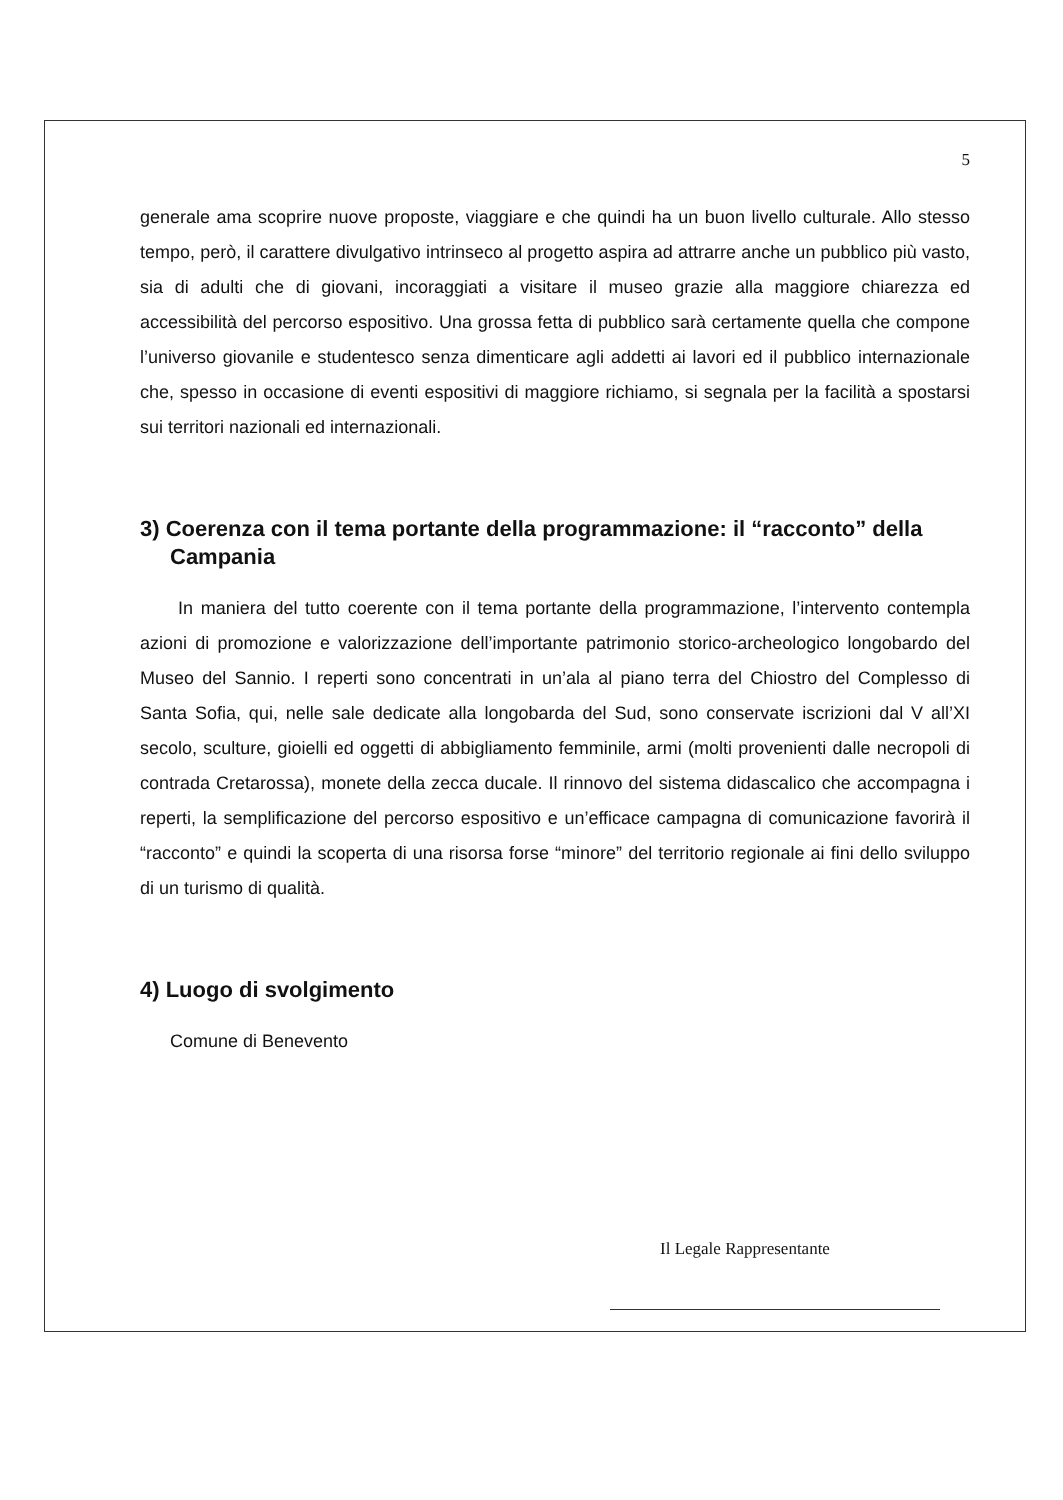5
generale ama scoprire nuove proposte, viaggiare e che quindi ha un buon livello culturale. Allo stesso tempo, però, il carattere divulgativo intrinseco al progetto aspira ad attrarre anche un pubblico più vasto, sia di adulti che di giovani, incoraggiati a visitare il museo grazie alla maggiore chiarezza ed accessibilità del percorso espositivo. Una grossa fetta di pubblico sarà certamente quella che compone l’universo giovanile e studentesco senza dimenticare agli addetti ai lavori ed il pubblico internazionale che, spesso in occasione di eventi espositivi di maggiore richiamo, si segnala per la facilità a spostarsi sui territori nazionali ed internazionali.
3) Coerenza con il tema portante della programmazione: il “racconto” della Campania
In maniera del tutto coerente con il tema portante della programmazione, l’intervento contempla azioni di promozione e valorizzazione dell’importante patrimonio storico-archeologico longobardo del Museo del Sannio. I reperti sono concentrati in un’ala al piano terra del Chiostro del Complesso di Santa Sofia, qui, nelle sale dedicate alla longobarda del Sud, sono conservate iscrizioni dal V all’XI secolo, sculture, gioielli ed oggetti di abbigliamento femminile, armi (molti provenienti dalle necropoli di contrada Cretarossa), monete della zecca ducale. Il rinnovo del sistema didascalico che accompagna i reperti, la semplificazione del percorso espositivo e un’efficace campagna di comunicazione favorirà il “racconto” e quindi la scoperta di una risorsa forse “minore” del territorio regionale ai fini dello sviluppo di un turismo di qualità.
4) Luogo di svolgimento
Comune di Benevento
Il Legale Rappresentante